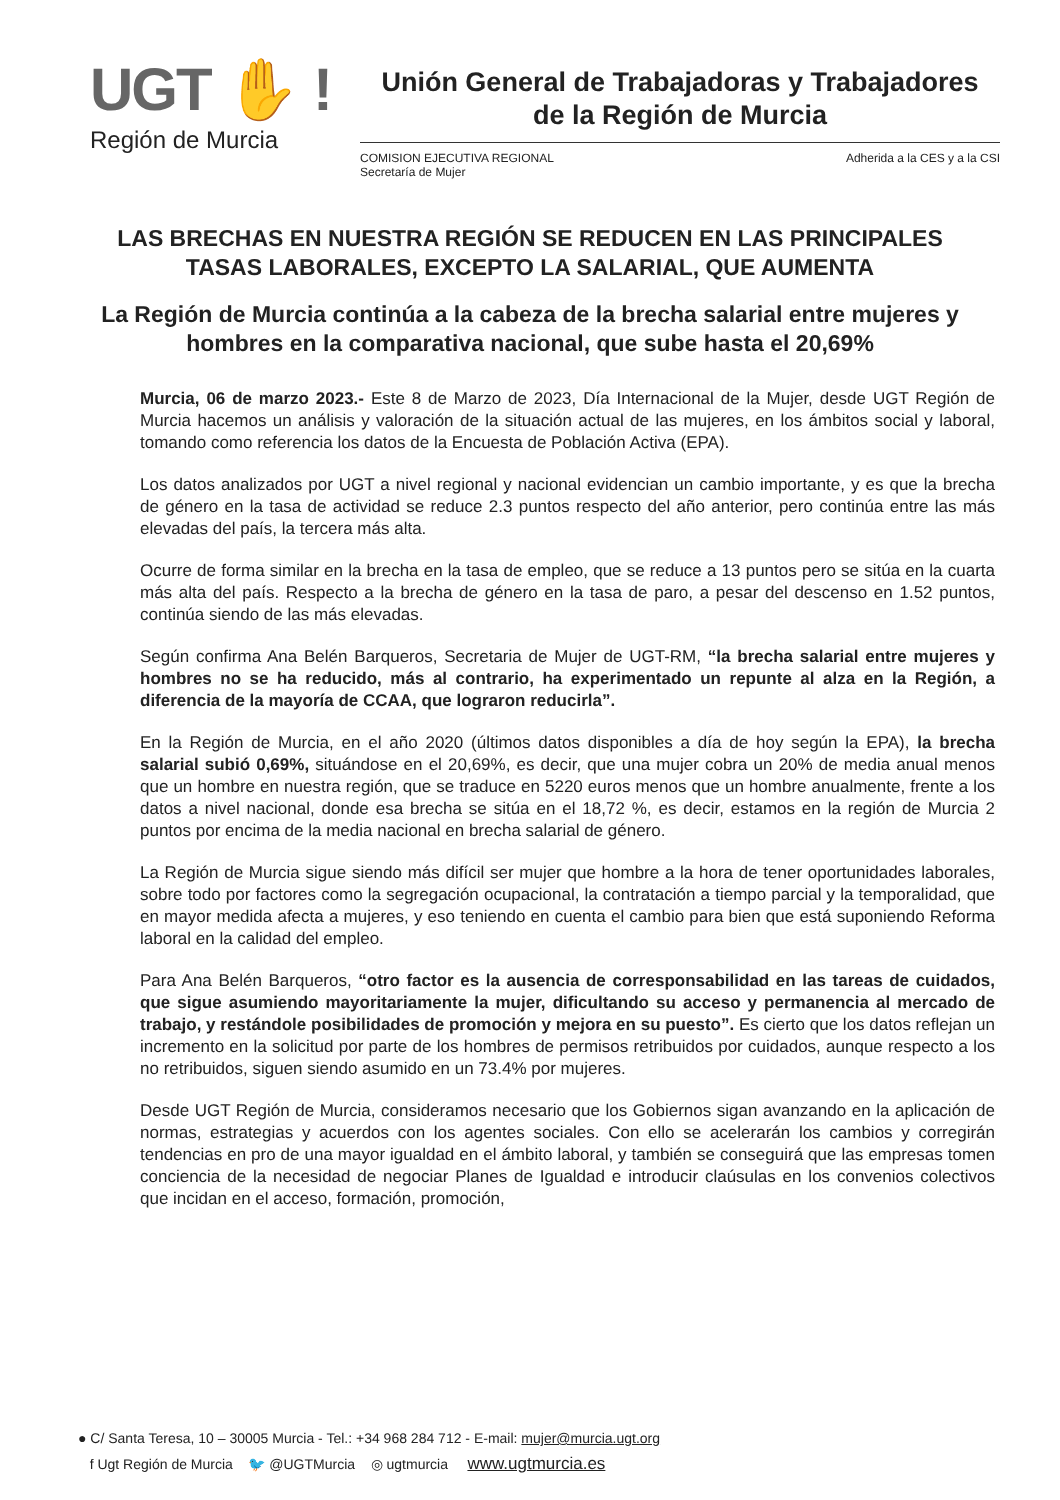UGT ✋ !
Región de Murcia
Unión General de Trabajadoras y Trabajadores
de la Región de Murcia
COMISION EJECUTIVA REGIONAL
Secretaría de Mujer
Adherida a la CES y a la CSI
LAS BRECHAS EN NUESTRA REGIÓN SE REDUCEN EN LAS PRINCIPALES TASAS LABORALES, EXCEPTO LA SALARIAL, QUE AUMENTA
La Región de Murcia continúa a la cabeza de la brecha salarial entre mujeres y hombres en la comparativa nacional, que sube hasta el 20,69%
Murcia, 06 de marzo 2023.- Este 8 de Marzo de 2023, Día Internacional de la Mujer, desde UGT Región de Murcia hacemos un análisis y valoración de la situación actual de las mujeres, en los ámbitos social y laboral, tomando como referencia los datos de la Encuesta de Población Activa (EPA).
Los datos analizados por UGT a nivel regional y nacional evidencian un cambio importante, y es que la brecha de género en la tasa de actividad se reduce 2.3 puntos respecto del año anterior, pero continúa entre las más elevadas del país, la tercera más alta.
Ocurre de forma similar en la brecha en la tasa de empleo, que se reduce a 13 puntos pero se sitúa en la cuarta más alta del país. Respecto a la brecha de género en la tasa de paro, a pesar del descenso en 1.52 puntos, continúa siendo de las más elevadas.
Según confirma Ana Belén Barqueros, Secretaria de Mujer de UGT-RM, “la brecha salarial entre mujeres y hombres no se ha reducido, más al contrario, ha experimentado un repunte al alza en la Región, a diferencia de la mayoría de CCAA, que lograron reducirla”.
En la Región de Murcia, en el año 2020 (últimos datos disponibles a día de hoy según la EPA), la brecha salarial subió 0,69%, situándose en el 20,69%, es decir, que una mujer cobra un 20% de media anual menos que un hombre en nuestra región, que se traduce en 5220 euros menos que un hombre anualmente, frente a los datos a nivel nacional, donde esa brecha se sitúa en el 18,72 %, es decir, estamos en la región de Murcia 2 puntos por encima de la media nacional en brecha salarial de género.
La Región de Murcia sigue siendo más difícil ser mujer que hombre a la hora de tener oportunidades laborales, sobre todo por factores como la segregación ocupacional, la contratación a tiempo parcial y la temporalidad, que en mayor medida afecta a mujeres, y eso teniendo en cuenta el cambio para bien que está suponiendo Reforma laboral en la calidad del empleo.
Para Ana Belén Barqueros, “otro factor es la ausencia de corresponsabilidad en las tareas de cuidados, que sigue asumiendo mayoritariamente la mujer, dificultando su acceso y permanencia al mercado de trabajo, y restándole posibilidades de promoción y mejora en su puesto”. Es cierto que los datos reflejan un incremento en la solicitud por parte de los hombres de permisos retribuidos por cuidados, aunque respecto a los no retribuidos, siguen siendo asumido en un 73.4% por mujeres.
Desde UGT Región de Murcia, consideramos necesario que los Gobiernos sigan avanzando en la aplicación de normas, estrategias y acuerdos con los agentes sociales. Con ello se acelerarán los cambios y corregirán tendencias en pro de una mayor igualdad en el ámbito laboral, y también se conseguirá que las empresas tomen conciencia de la necesidad de negociar Planes de Igualdad e introducir claúsulas en los convenios colectivos que incidan en el acceso, formación, promoción,
● C/ Santa Teresa, 10 – 30005 Murcia - Tel.: +34 968 284 712 - E-mail: mujer@murcia.ugt.org
f Ugt Región de Murcia 🐦 @UGTMurcia ◎ ugtmurcia www.ugtmurcia.es